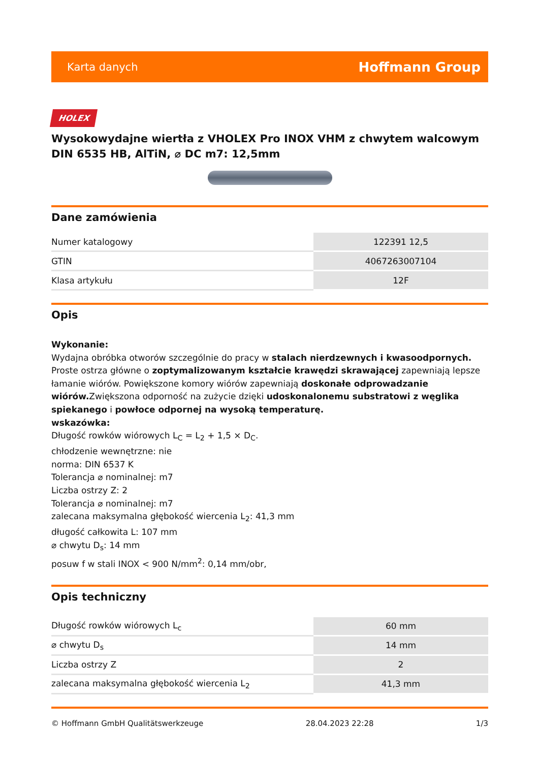Karta danych Hoffmann Group
HOLEX
Wysokowydajne wiertła z VHOLEX Pro INOX VHM z chwytem walcowym DIN 6535 HB, AlTiN, ⌀ DC m7: 12,5mm
Dane zamówienia
| Numer katalogowy | 122391 12,5 |
| GTIN | 4067263007104 |
| Klasa artykułu | 12F |
Opis
Wykonanie:
Wydajna obróbka otworów szczególnie do pracy w stalach nierdzewnych i kwasoodpornych. Proste ostrza główne o zoptymalizowanym kształcie krawędzi skrawającej zapewniają lepsze łamanie wiórów. Powiększone komory wiórów zapewniają doskonałe odprowadzanie wiórów. Zwiększona odporność na zużycie dzięki udoskonalonemu substratowi z węglika spiekanego i powłoce odpornej na wysoką temperaturę.
wskazówka:
Długość rowków wiórowych L<sub>C</sub> = L<sub>2</sub> + 1,5 × D<sub>C</sub>.
chłodzenie wewnętrzne: nie
norma: DIN 6537 K
Tolerancja ⌀ nominalnej: m7
Liczba ostrzy Z: 2
Tolerancja ⌀ nominalnej: m7
zalecana maksymalna głębokość wiercenia L<sub>2</sub>: 41,3 mm
długość całkowita L: 107 mm
⌀ chwytu D<sub>s</sub>: 14 mm
posuw f w stali INOX < 900 N/mm<sup>2</sup>: 0,14 mm/obr,
Opis techniczny
| Długość rowków wiórowych L<sub>c</sub> | 60 mm |
| ⌀ chwytu D<sub>s</sub> | 14 mm |
| Liczba ostrzy Z | 2 |
| zalecana maksymalna głębokość wiercenia L<sub>2</sub> | 41,3 mm |
© Hoffmann GmbH Qualitätswerkzeuge 28.04.2023 22:28 1/3